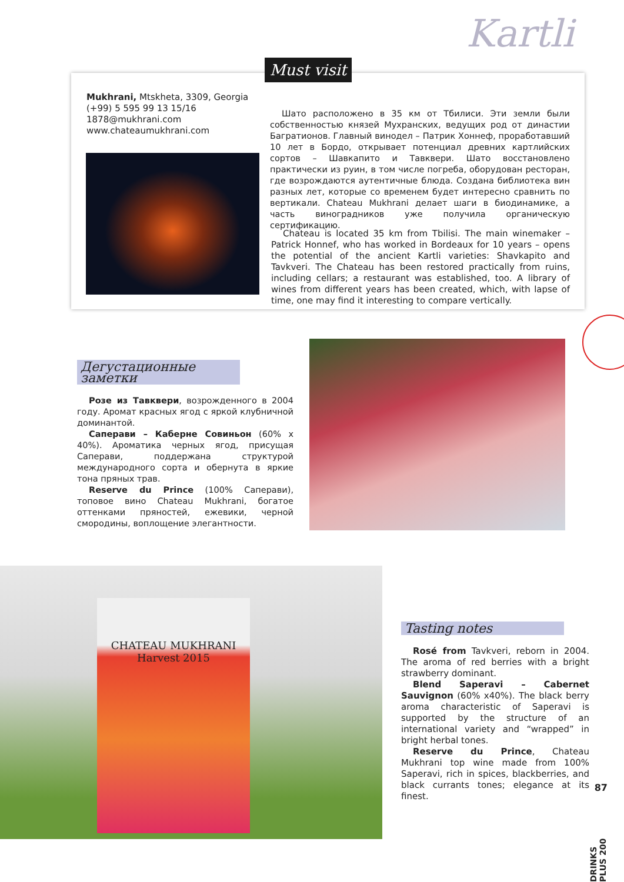Kartli
Must visit
Mukhrani, Mtskheta, 3309, Georgia
(+99) 5 595 99 13 15/16
1878@mukhrani.com
www.chateaumukhrani.com
Шато расположено в 35 км от Тбилиси. Эти земли были собственностью князей Мухранских, ведущих род от династии Багратионов. Главный винодел – Патрик Хоннеф, проработавший 10 лет в Бордо, открывает потенциал древних картлийских сортов – Шавкапито и Тавквери. Шато восстановлено практически из руин, в том числе погреба, оборудован ресторан, где возрождаются аутентичные блюда. Создана библиотека вин разных лет, которые со временем будет интересно сравнить по вертикали. Chateau Mukhrani делает шаги в биодинамике, а часть виноградников уже получила органическую сертификацию.
Chateau is located 35 km from Tbilisi. The main winemaker – Patrick Honnef, who has worked in Bordeaux for 10 years – opens the potential of the ancient Kartli varieties: Shavkapito and Tavkveri. The Chateau has been restored practically from ruins, including cellars; a restaurant was established, too. A library of wines from different years has been created, which, with lapse of time, one may find it interesting to compare vertically.
Дегустационные заметки
Розе из Тавквери, возрожденного в 2004 году. Аромат красных ягод с яркой клубничной доминантой.
Саперави – Каберне Совиньон (60% x 40%). Ароматика черных ягод, присущая Саперави, поддержана структурой международного сорта и обернута в яркие тона пряных трав.
Reserve du Prince (100% Саперави), топовое вино Chateau Mukhrani, богатое оттенками пряностей, ежевики, черной смородины, воплощение элегантности.
CHATEAU MUKHRANI
Harvest 2015
Tasting notes
Rosé from Tavkveri, reborn in 2004. The aroma of red berries with a bright strawberry dominant.
Blend Saperavi – Cabernet Sauvignon (60% x40%). The black berry aroma characteristic of Saperavi is supported by the structure of an international variety and “wrapped” in bright herbal tones.
Reserve du Prince, Chateau Mukhrani top wine made from 100% Saperavi, rich in spices, blackberries, and black currants tones; elegance at its finest.
87
DRINKS PLUS 200